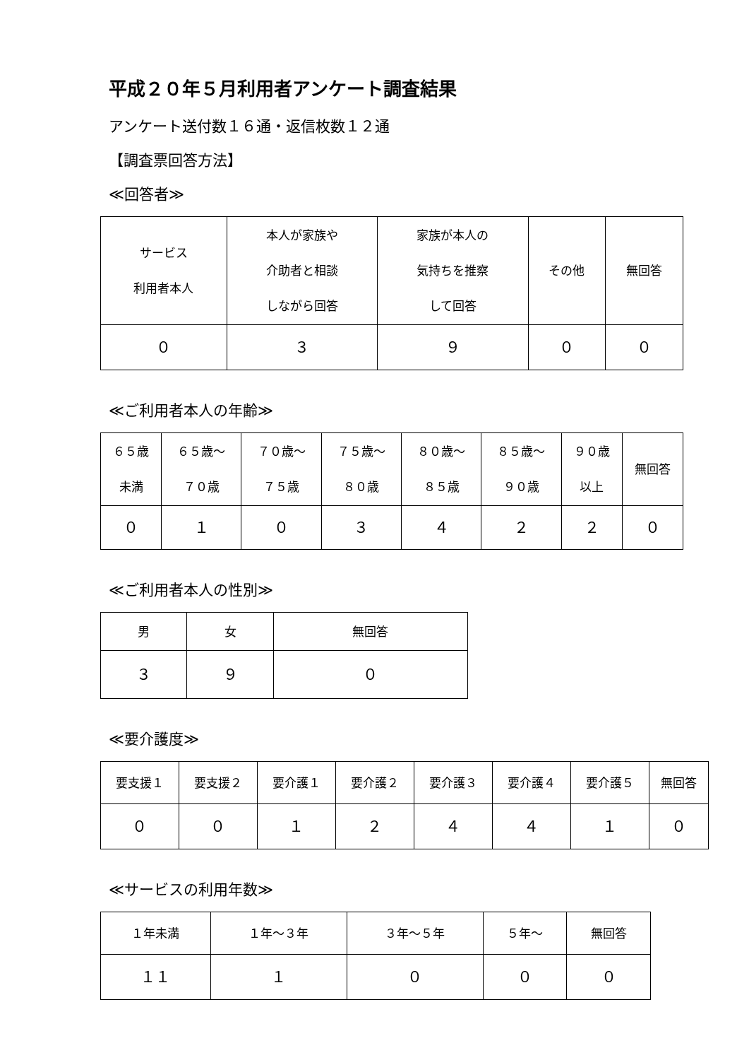平成２０年５月利用者アンケート調査結果
アンケート送付数１６通・返信枚数１２通
【調査票回答方法】
≪回答者≫
| サービス 利用者本人 | 本人が家族や 介助者と相談 しながら回答 | 家族が本人の 気持ちを推察 して回答 | その他 | 無回答 |
| ０ | ３ | ９ | ０ | ０ |
≪ご利用者本人の年齢≫
| ６５歳 未満 | ６５歳～ ７０歳 | ７０歳～ ７５歳 | ７５歳～ ８０歳 | ８０歳～ ８５歳 | ８５歳～ ９０歳 | ９０歳 以上 | 無回答 |
| ０ | １ | ０ | ３ | ４ | ２ | ２ | ０ |
≪ご利用者本人の性別≫
| 男 | 女 | 無回答 |
| ３ | ９ | ０ |
≪要介護度≫
| 要支援１ | 要支援２ | 要介護１ | 要介護２ | 要介護３ | 要介護４ | 要介護５ | 無回答 |
| ０ | ０ | １ | ２ | ４ | ４ | １ | ０ |
≪サービスの利用年数≫
| １年未満 | １年～３年 | ３年～５年 | ５年～ | 無回答 |
| １１ | １ | ０ | ０ | ０ |